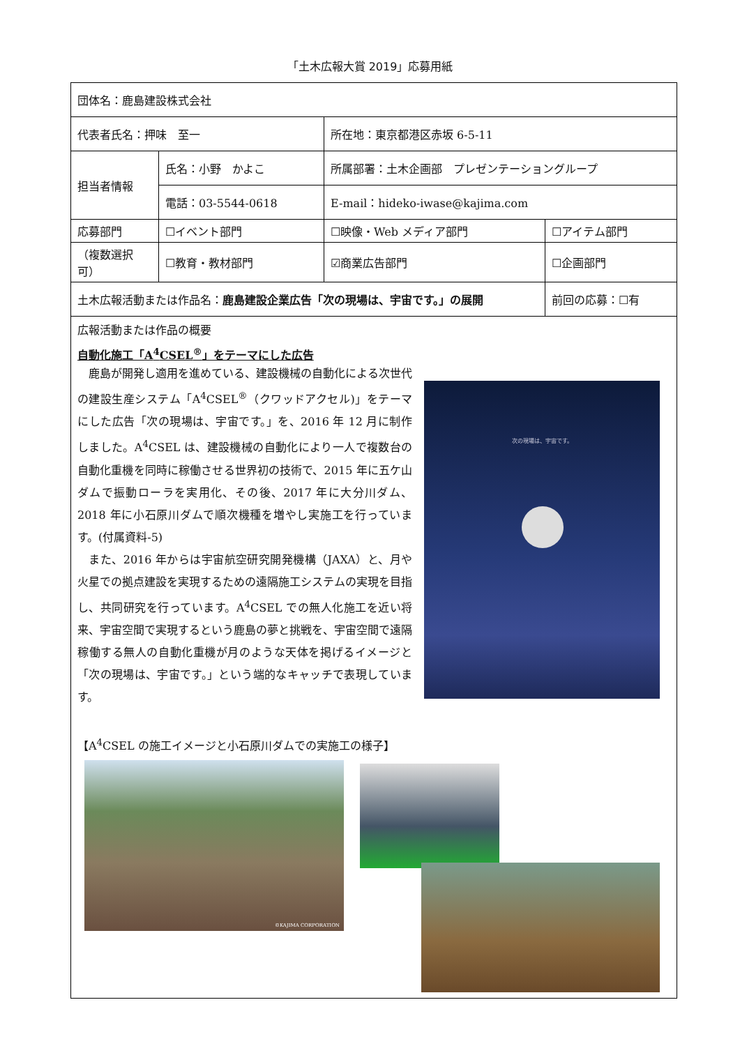「土木広報大賞 2019」応募用紙
| 団体名：鹿島建設株式会社 | | | | | |
| 代表者氏名：押味 至一 | | 所在地：東京都港区赤坂 6-5-11 | | | |
| 担当者情報 | 氏名：小野 かよこ | | 所属部署：土木企画部 プレゼンテーショングループ | | |
| | 電話：03-5544-0618 | | E-mail：hideko-iwase@kajima.com | | |
| 応募部門 | ☐イベント部門 | | ☐映像・Web メディア部門 | ☐アイテム部門 | |
| （複数選択可） | ☐教育・教材部門 | | ☑商業広告部門 | ☐企画部門 | |
| 土木広報活動または作品名： 鹿島建設企業広告「次の現場は、宇宙です。」の展開 | | | | | 前回の応募：☐有 |
| 広報活動または作品の概要 自動化施工「A<sup>4</sup>CSEL<sup>®</sup>」をテーマにした広告 次の現場は、宇宙です。 鹿島が開発し適用を進めている、建設機械の自動化による次世代の建設生産システム「A<sup>4</sup>CSEL<sup>®</sup>（クワッドアクセル)」をテーマにした広告「次の現場は、宇宙です。」を、2016 年 12 月に制作しました。A<sup>4</sup>CSEL は、建設機械の自動化により一人で複数台の自動化重機を同時に稼働させる世界初の技術で、2015 年に五ケ山ダムで振動ローラを実用化、その後、2017 年に大分川ダム、2018 年に小石原川ダムで順次機種を増やし実施工を行っています。(付属資料-5) また、2016 年からは宇宙航空研究開発機構（JAXA）と、月や火星での拠点建設を実現するための遠隔施工システムの実現を目指し、共同研究を行っています。A<sup>4</sup>CSEL での無人化施工を近い将来、宇宙空間で実現するという鹿島の夢と挑戦を、宇宙空間で遠隔稼働する無人の自動化重機が月のような天体を掲げるイメージと「次の現場は、宇宙です。」という端的なキャッチで表現しています。 【A<sup>4</sup>CSEL の施工イメージと小石原川ダムでの実施工の様子】 ©KAJIMA CORPORATION | | | | | |